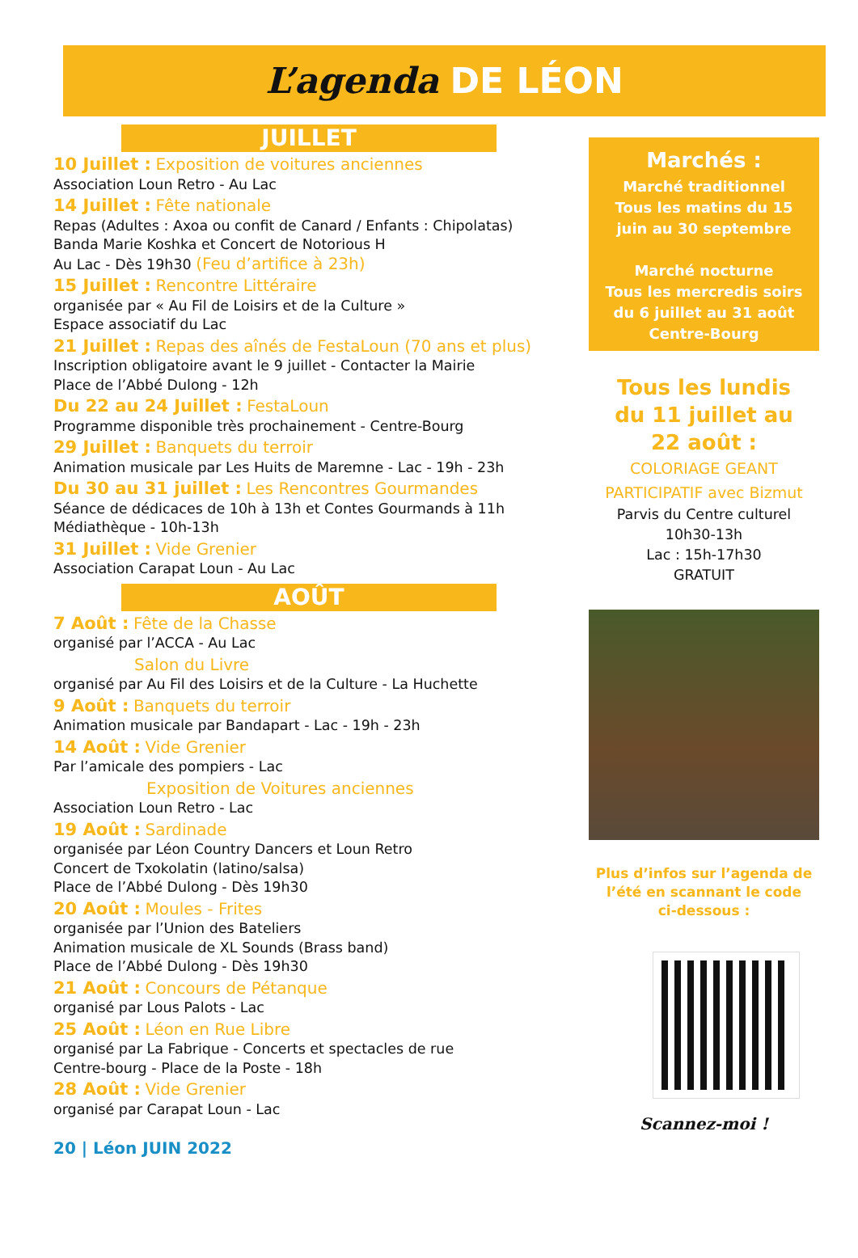L’agenda DE LÉON
JUILLET
10 Juillet : Exposition de voitures anciennes
Association Loun Retro - Au Lac
14 Juillet : Fête nationale
Repas (Adultes : Axoa ou confit de Canard / Enfants : Chipolatas)
Banda Marie Koshka et Concert de Notorious H
Au Lac - Dès 19h30 (Feu d’artifice à 23h)
15 Juillet : Rencontre Littéraire
organisée par « Au Fil de Loisirs et de la Culture »
Espace associatif du Lac
21 Juillet : Repas des aînés de FestaLoun (70 ans et plus)
Inscription obligatoire avant le 9 juillet - Contacter la Mairie
Place de l’Abbé Dulong - 12h
Du 22 au 24 Juillet : FestaLoun
Programme disponible très prochainement - Centre-Bourg
29 Juillet : Banquets du terroir
Animation musicale par Les Huits de Maremne - Lac - 19h - 23h
Du 30 au 31 juillet : Les Rencontres Gourmandes
Séance de dédicaces de 10h à 13h et Contes Gourmands à 11h
Médiathèque - 10h-13h
31 Juillet : Vide Grenier
Association Carapat Loun - Au Lac
AOÛT
7 Août : Fête de la Chasse
organisé par l’ACCA - Au Lac
Salon du Livre
organisé par Au Fil des Loisirs et de la Culture - La Huchette
9 Août : Banquets du terroir
Animation musicale par Bandapart - Lac - 19h - 23h
14 Août : Vide Grenier
Par l’amicale des pompiers - Lac
Exposition de Voitures anciennes
Association Loun Retro - Lac
19 Août : Sardinade
organisée par Léon Country Dancers et Loun Retro
Concert de Txokolatin (latino/salsa)
Place de l’Abbé Dulong - Dès 19h30
20 Août : Moules - Frites
organisée par l’Union des Bateliers
Animation musicale de XL Sounds (Brass band)
Place de l’Abbé Dulong - Dès 19h30
21 Août : Concours de Pétanque
organisé par Lous Palots - Lac
25 Août : Léon en Rue Libre
organisé par La Fabrique - Concerts et spectacles de rue
Centre-bourg - Place de la Poste - 18h
28 Août : Vide Grenier
organisé par Carapat Loun - Lac
Marchés :
Marché traditionnel
Tous les matins du 15
juin au 30 septembre
Marché nocturne
Tous les mercredis soirs
du 6 juillet au 31 août
Centre-Bourg
Tous les lundis
du 11 juillet au
22 août :
COLORIAGE GEANT
PARTICIPATIF avec Bizmut
Parvis du Centre culturel
10h30-13h
Lac : 15h-17h30
GRATUIT
Plus d’infos sur l’agenda de
l’été en scannant le code
ci-dessous :
Scannez-moi !
20 | Léon JUIN 2022